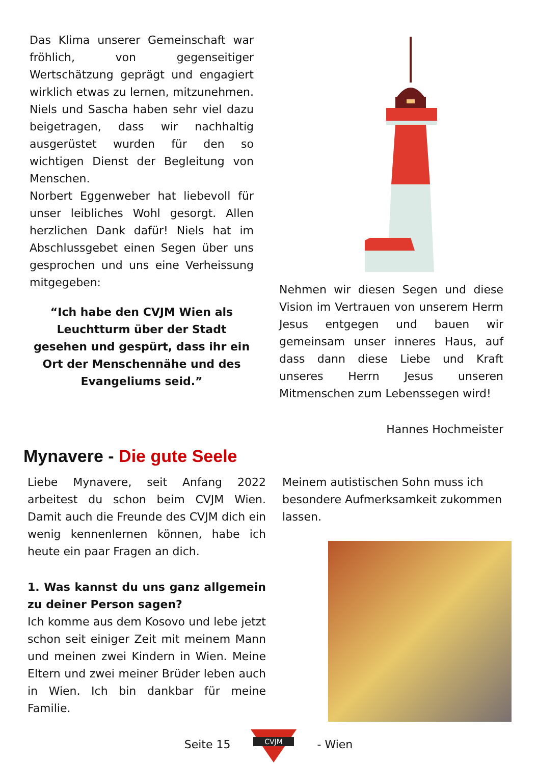Das Klima unserer Gemeinschaft war fröhlich, von gegenseitiger Wertschätzung geprägt und engagiert wirklich etwas zu lernen, mitzunehmen. Niels und Sascha haben sehr viel dazu beigetragen, dass wir nachhaltig ausgerüstet wurden für den so wichtigen Dienst der Begleitung von Menschen.
Norbert Eggenweber hat liebevoll für unser leibliches Wohl gesorgt. Allen herzlichen Dank dafür! Niels hat im Abschlussgebet einen Segen über uns gesprochen und uns eine Verheissung mitgegeben:
“Ich habe den CVJM Wien als Leuchtturm über der Stadt gesehen und gespürt, dass ihr ein Ort der Menschennähe und des Evangeliums seid.”
Nehmen wir diesen Segen und diese Vision im Vertrauen von unserem Herrn Jesus entgegen und bauen wir gemeinsam unser inneres Haus, auf dass dann diese Liebe und Kraft unseres Herrn Jesus unseren Mitmenschen zum Lebenssegen wird!
Hannes Hochmeister
Mynavere - Die gute Seele
Liebe Mynavere, seit Anfang 2022 arbeitest du schon beim CVJM Wien. Damit auch die Freunde des CVJM dich ein wenig kennenlernen können, habe ich heute ein paar Fragen an dich.
1. Was kannst du uns ganz allgemein zu deiner Person sagen?
Ich komme aus dem Kosovo und lebe jetzt schon seit einiger Zeit mit meinem Mann und meinen zwei Kindern in Wien. Meine Eltern und zwei meiner Brüder leben auch in Wien. Ich bin dankbar für meine Familie.
Meinem autistischen Sohn muss ich besondere Aufmerksamkeit zukommen lassen.
Seite 15
CVJM
- Wien